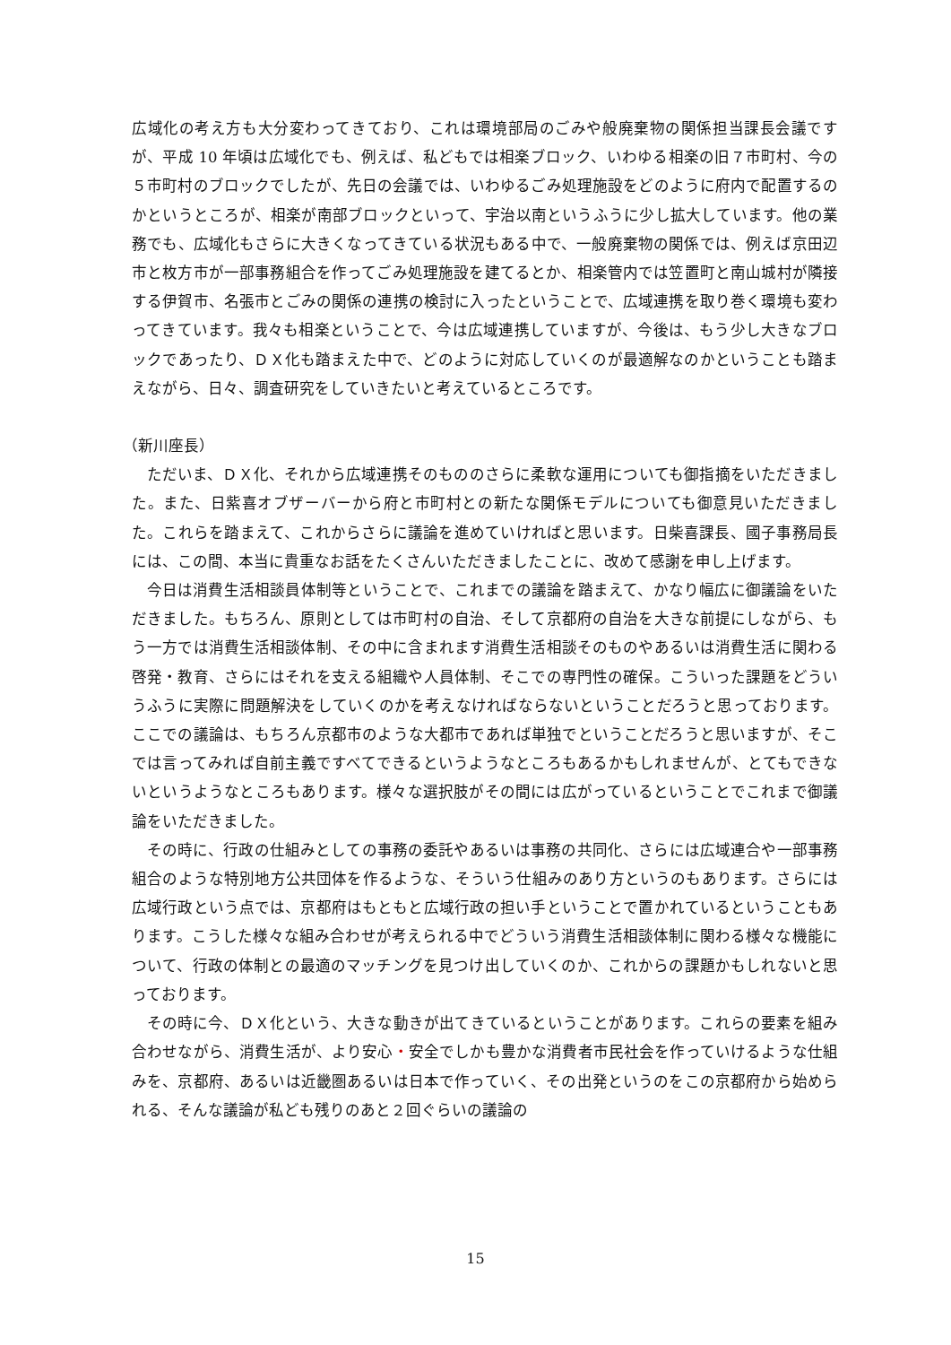広域化の考え方も大分変わってきており、これは環境部局のごみや般廃棄物の関係担当課長会議ですが、平成 10 年頃は広域化でも、例えば、私どもでは相楽ブロック、いわゆる相楽の旧７市町村、今の５市町村のブロックでしたが、先日の会議では、いわゆるごみ処理施設をどのように府内で配置するのかというところが、相楽が南部ブロックといって、宇治以南というふうに少し拡大しています。他の業務でも、広域化もさらに大きくなってきている状況もある中で、一般廃棄物の関係では、例えば京田辺市と枚方市が一部事務組合を作ってごみ処理施設を建てるとか、相楽管内では笠置町と南山城村が隣接する伊賀市、名張市とごみの関係の連携の検討に入ったということで、広域連携を取り巻く環境も変わってきています。我々も相楽ということで、今は広域連携していますが、今後は、もう少し大きなブロックであったり、ＤＸ化も踏まえた中で、どのように対応していくのが最適解なのかということも踏まえながら、日々、調査研究をしていきたいと考えているところです。
（新川座長）
ただいま、ＤＸ化、それから広域連携そのもののさらに柔軟な運用についても御指摘をいただきました。また、日紫喜オブザーバーから府と市町村との新たな関係モデルについても御意見いただきました。これらを踏まえて、これからさらに議論を進めていければと思います。日柴喜課長、國子事務局長には、この間、本当に貴重なお話をたくさんいただきましたことに、改めて感謝を申し上げます。
今日は消費生活相談員体制等ということで、これまでの議論を踏まえて、かなり幅広に御議論をいただきました。もちろん、原則としては市町村の自治、そして京都府の自治を大きな前提にしながら、もう一方では消費生活相談体制、その中に含まれます消費生活相談そのものやあるいは消費生活に関わる啓発・教育、さらにはそれを支える組織や人員体制、そこでの専門性の確保。こういった課題をどういうふうに実際に問題解決をしていくのかを考えなければならないということだろうと思っております。ここでの議論は、もちろん京都市のような大都市であれば単独でということだろうと思いますが、そこでは言ってみれば自前主義ですべてできるというようなところもあるかもしれませんが、とてもできないというようなところもあります。様々な選択肢がその間には広がっているということでこれまで御議論をいただきました。
その時に、行政の仕組みとしての事務の委託やあるいは事務の共同化、さらには広域連合や一部事務組合のような特別地方公共団体を作るような、そういう仕組みのあり方というのもあります。さらには広域行政という点では、京都府はもともと広域行政の担い手ということで置かれているということもあります。こうした様々な組み合わせが考えられる中でどういう消費生活相談体制に関わる様々な機能について、行政の体制との最適のマッチングを見つけ出していくのか、これからの課題かもしれないと思っております。
その時に今、ＤＸ化という、大きな動きが出てきているということがあります。これらの要素を組み合わせながら、消費生活が、より安心・安全でしかも豊かな消費者市民社会を作っていけるような仕組みを、京都府、あるいは近畿圏あるいは日本で作っていく、その出発というのをこの京都府から始められる、そんな議論が私ども残りのあと２回ぐらいの議論の
15